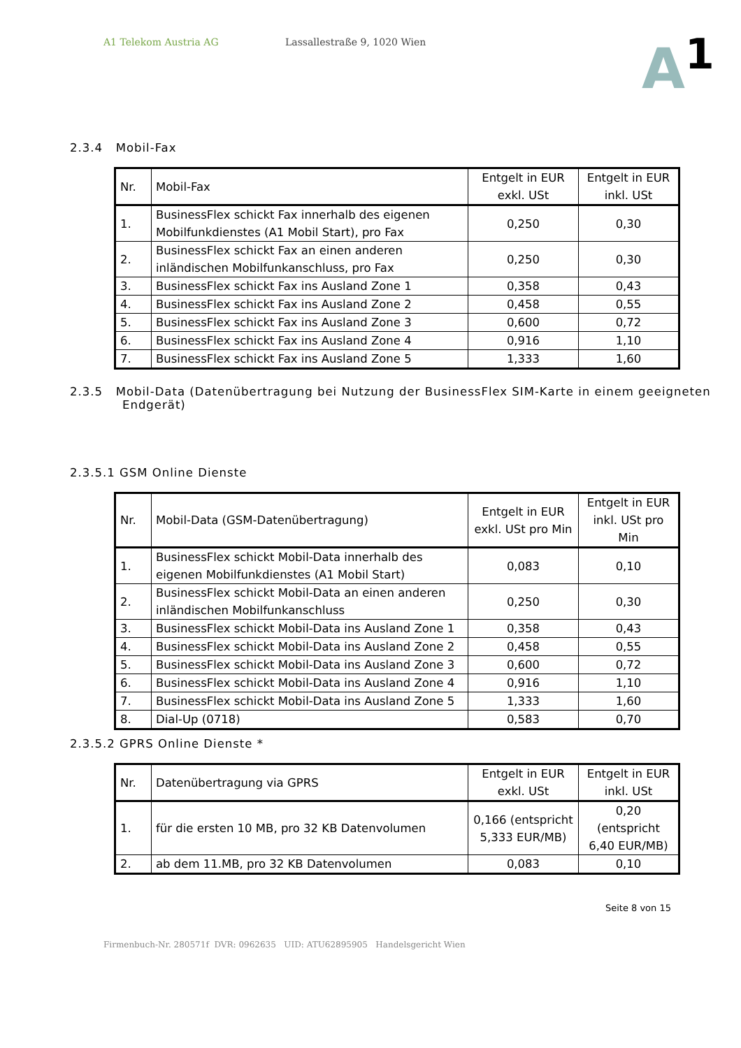A1 Telekom Austria AG Lassallestraße 9, 1020 Wien
A<sup>1</sup>
2.3.4 Mobil-Fax
| Nr. | Mobil-Fax | Entgelt in EUR exkl. USt | Entgelt in EUR inkl. USt |
| --- | --- | --- | --- |
| 1. | BusinessFlex schickt Fax innerhalb des eigenen Mobilfunkdienstes (A1 Mobil Start), pro Fax | 0,250 | 0,30 |
| 2. | BusinessFlex schickt Fax an einen anderen inländischen Mobilfunkanschluss, pro Fax | 0,250 | 0,30 |
| 3. | BusinessFlex schickt Fax ins Ausland Zone 1 | 0,358 | 0,43 |
| 4. | BusinessFlex schickt Fax ins Ausland Zone 2 | 0,458 | 0,55 |
| 5. | BusinessFlex schickt Fax ins Ausland Zone 3 | 0,600 | 0,72 |
| 6. | BusinessFlex schickt Fax ins Ausland Zone 4 | 0,916 | 1,10 |
| 7. | BusinessFlex schickt Fax ins Ausland Zone 5 | 1,333 | 1,60 |
2.3.5 Mobil-Data (Datenübertragung bei Nutzung der BusinessFlex SIM-Karte in einem geeigneten Endgerät)
2.3.5.1 GSM Online Dienste
| Nr. | Mobil-Data (GSM-Datenübertragung) | Entgelt in EUR exkl. USt pro Min | Entgelt in EUR inkl. USt pro Min |
| --- | --- | --- | --- |
| 1. | BusinessFlex schickt Mobil-Data innerhalb des eigenen Mobilfunkdienstes (A1 Mobil Start) | 0,083 | 0,10 |
| 2. | BusinessFlex schickt Mobil-Data an einen anderen inländischen Mobilfunkanschluss | 0,250 | 0,30 |
| 3. | BusinessFlex schickt Mobil-Data ins Ausland Zone 1 | 0,358 | 0,43 |
| 4. | BusinessFlex schickt Mobil-Data ins Ausland Zone 2 | 0,458 | 0,55 |
| 5. | BusinessFlex schickt Mobil-Data ins Ausland Zone 3 | 0,600 | 0,72 |
| 6. | BusinessFlex schickt Mobil-Data ins Ausland Zone 4 | 0,916 | 1,10 |
| 7. | BusinessFlex schickt Mobil-Data ins Ausland Zone 5 | 1,333 | 1,60 |
| 8. | Dial-Up (0718) | 0,583 | 0,70 |
2.3.5.2 GPRS Online Dienste *
| Nr. | Datenübertragung via GPRS | Entgelt in EUR exkl. USt | Entgelt in EUR inkl. USt |
| --- | --- | --- | --- |
| 1. | für die ersten 10 MB, pro 32 KB Datenvolumen | 0,166 (entspricht 5,333 EUR/MB) | 0,20 (entspricht 6,40 EUR/MB) |
| 2. | ab dem 11.MB, pro 32 KB Datenvolumen | 0,083 | 0,10 |
Seite 8 von 15
Firmenbuch-Nr. 280571f DVR: 0962635 UID: ATU62895905 Handelsgericht Wien